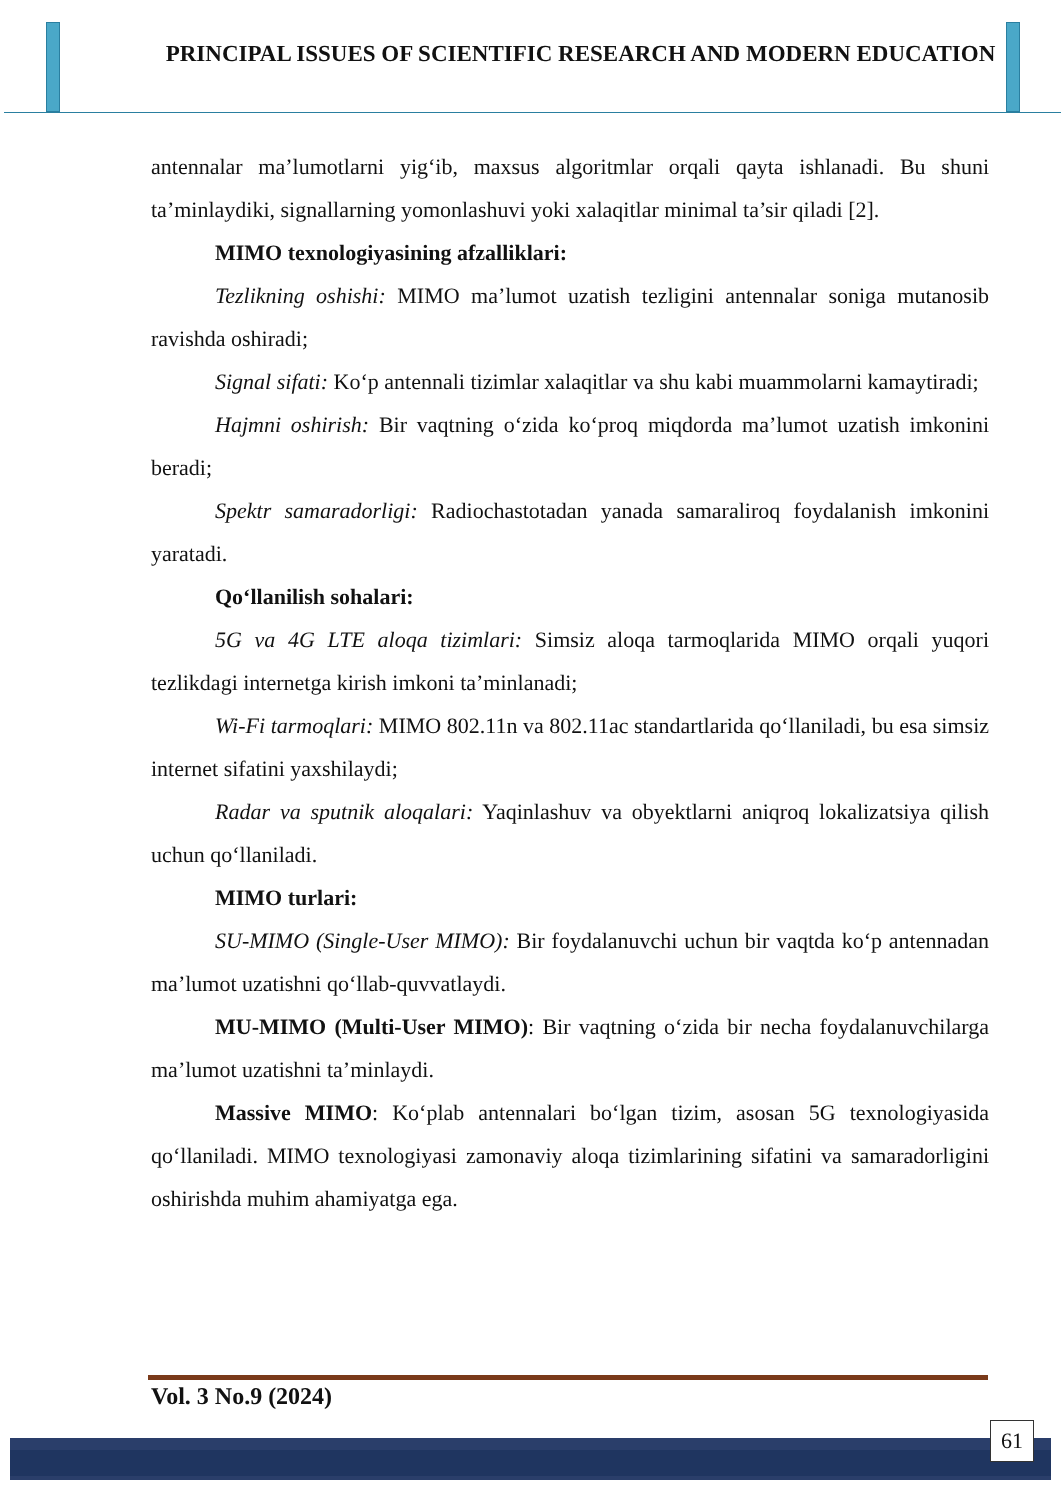PRINCIPAL ISSUES OF SCIENTIFIC RESEARCH AND MODERN EDUCATION
antennalar ma’lumotlarni yig‘ib, maxsus algoritmlar orqali qayta ishlanadi. Bu shuni ta’minlaydiki, signallarning yomonlashuvi yoki xalaqitlar minimal ta’sir qiladi [2].
MIMO texnologiyasining afzalliklari:
Tezlikning oshishi: MIMO ma’lumot uzatish tezligini antennalar soniga mutanosib ravishda oshiradi;
Signal sifati: Ko‘p antennali tizimlar xalaqitlar va shu kabi muammolarni kamaytiradi;
Hajmni oshirish: Bir vaqtning o‘zida ko‘proq miqdorda ma’lumot uzatish imkonini beradi;
Spektr samaradorligi: Radiochastotadan yanada samaraliroq foydalanish imkonini yaratadi.
Qo‘llanilish sohalari:
5G va 4G LTE aloqa tizimlari: Simsiz aloqa tarmoqlarida MIMO orqali yuqori tezlikdagi internetga kirish imkoni ta’minlanadi;
Wi-Fi tarmoqlari: MIMO 802.11n va 802.11ac standartlarida qo‘llaniladi, bu esa simsiz internet sifatini yaxshilaydi;
Radar va sputnik aloqalari: Yaqinlashuv va obyektlarni aniqroq lokalizatsiya qilish uchun qo‘llaniladi.
MIMO turlari:
SU-MIMO (Single-User MIMO): Bir foydalanuvchi uchun bir vaqtda ko‘p antennadan ma’lumot uzatishni qo‘llab-quvvatlaydi.
MU-MIMO (Multi-User MIMO): Bir vaqtning o‘zida bir necha foydalanuvchilarga ma’lumot uzatishni ta’minlaydi.
Massive MIMO: Ko‘plab antennalari bo‘lgan tizim, asosan 5G texnologiyasida qo‘llaniladi. MIMO texnologiyasi zamonaviy aloqa tizimlarining sifatini va samaradorligini oshirishda muhim ahamiyatga ega.
Vol. 3 No.9 (2024)
61